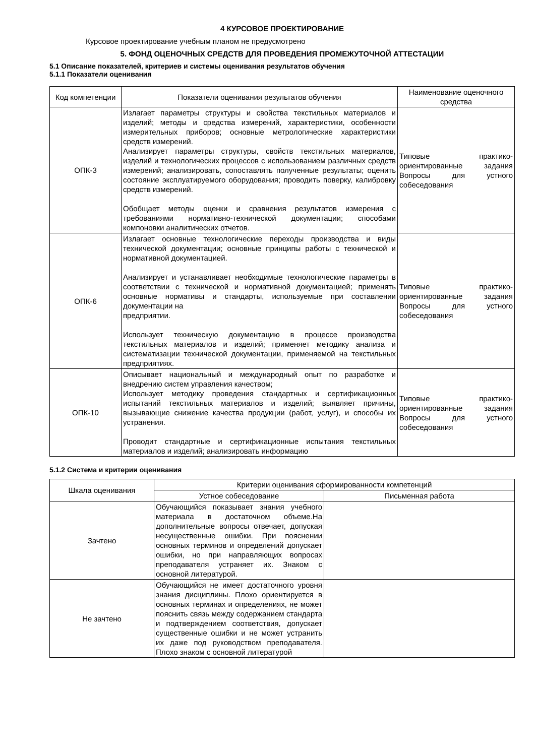4 КУРСОВОЕ ПРОЕКТИРОВАНИЕ
Курсовое проектирование учебным планом не предусмотрено
5. ФОНД ОЦЕНОЧНЫХ СРЕДСТВ ДЛЯ ПРОВЕДЕНИЯ ПРОМЕЖУТОЧНОЙ АТТЕСТАЦИИ
5.1 Описание показателей, критериев и системы оценивания результатов обучения
5.1.1 Показатели оценивания
| Код компетенции | Показатели оценивания результатов обучения | Наименование оценочного средства |
| --- | --- | --- |
| ОПК-3 | Излагает параметры структуры и свойства текстильных материалов и изделий; методы и средства измерений, характеристики, особенности измерительных приборов; основные метрологические характеристики средств измерений. Анализирует параметры структуры, свойств текстильных материалов, изделий и технологических процессов с использованием различных средств измерений; анализировать, сопоставлять полученные результаты; оценить состояние эксплуатируемого оборудования; проводить поверку, калибровку средств измерений. Обобщает методы оценки и сравнения результатов измерения с требованиями нормативно-технической документации; способами компоновки аналитических отчетов. | Типовые практико-ориентированные задания Вопросы для устного собеседования |
| ОПК-6 | Излагает основные технологические переходы производства и виды технической документации; основные принципы работы с технической и нормативной документацией. Анализирует и устанавливает необходимые технологические параметры в соответствии с технической и нормативной документацией; применять основные нормативы и стандарты, используемые при составлении документации на предприятии. Использует техническую документацию в процессе производства текстильных материалов и изделий; применяет методику анализа и систематизации технической документации, применяемой на текстильных предприятиях. | Типовые практико-ориентированные задания Вопросы для устного собеседования |
| ОПК-10 | Описывает национальный и международный опыт по разработке и внедрению систем управления качеством; Использует методику проведения стандартных и сертификационных испытаний текстильных материалов и изделий; выявляет причины, вызывающие снижение качества продукции (работ, услуг), и способы их устранения. Проводит стандартные и сертификационные испытания текстильных материалов и изделий; анализировать информацию | Типовые практико-ориентированные задания Вопросы для устного собеседования |
5.1.2 Система и критерии оценивания
| Шкала оценивания | Критерии оценивания сформированности компетенций | |
| --- | --- | --- |
| | Устное собеседование | Письменная работа |
| Зачтено | Обучающийся показывает знания учебного материала в достаточном объеме.На дополнительные вопросы отвечает, допуская несущественные ошибки. При пояснении основных терминов и определений допускает ошибки, но при направляющих вопросах преподавателя устраняет их. Знаком с основной литературой. | |
| Не зачтено | Обучающийся не имеет достаточного уровня знания дисциплины. Плохо ориентируется в основных терминах и определениях, не может пояснить связь между содержанием стандарта и подтверждением соответствия, допускает существенные ошибки и не может устранить их даже под руководством преподавателя. Плохо знаком с основной литературой | |